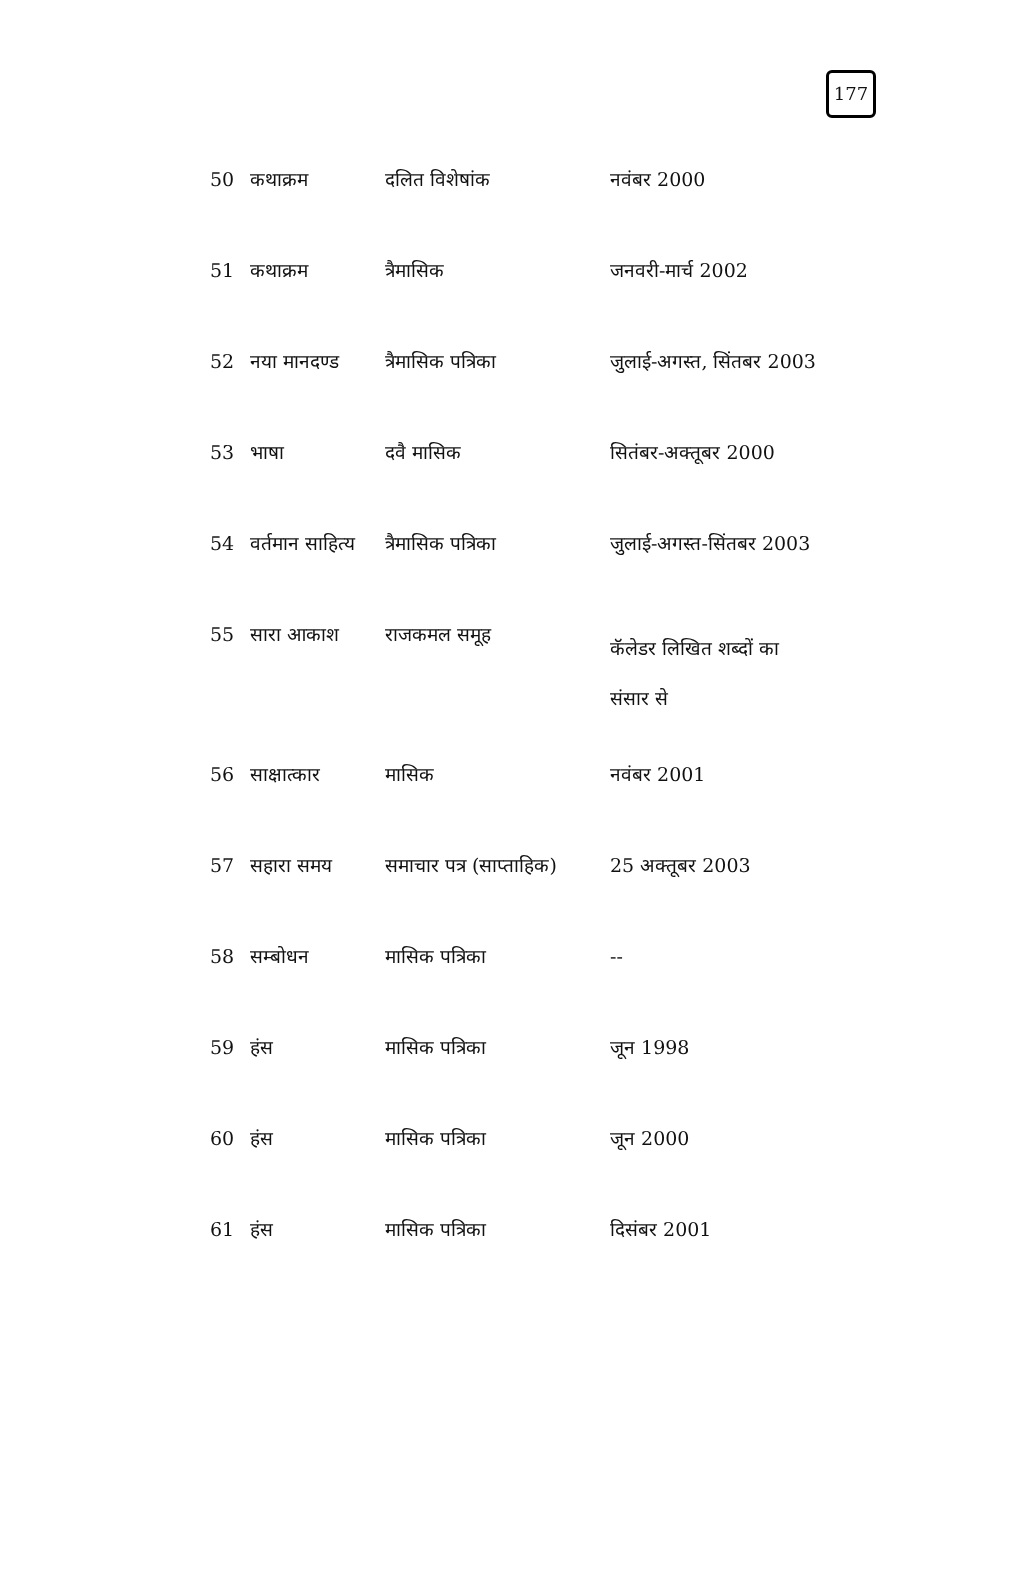177
| 50 | कथाक्रम | दलित विशेषांक | नवंबर 2000 |
| 51 | कथाक्रम | त्रैमासिक | जनवरी-मार्च 2002 |
| 52 | नया मानदण्ड | त्रैमासिक पत्रिका | जुलाई-अगस्त, सिंतबर 2003 |
| 53 | भाषा | दवै मासिक | सितंबर-अक्तूबर 2000 |
| 54 | वर्तमान साहित्य | त्रैमासिक पत्रिका | जुलाई-अगस्त-सिंतबर 2003 |
| 55 | सारा आकाश | राजकमल समूह | कॅलेडर लिखित शब्दों का संसार से |
| 56 | साक्षात्कार | मासिक | नवंबर 2001 |
| 57 | सहारा समय | समाचार पत्र (साप्ताहिक) | 25 अक्तूबर 2003 |
| 58 | सम्बोधन | मासिक पत्रिका | -- |
| 59 | हंस | मासिक पत्रिका | जून 1998 |
| 60 | हंस | मासिक पत्रिका | जून 2000 |
| 61 | हंस | मासिक पत्रिका | दिसंबर 2001 |